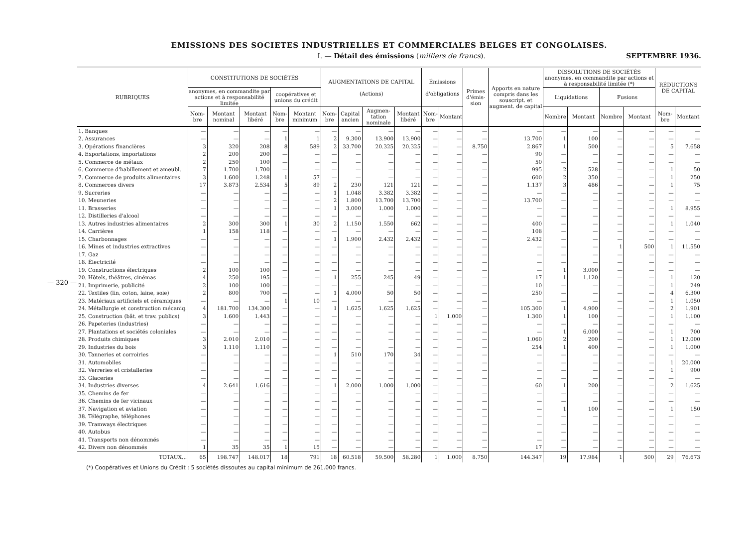EMISSIONS DES SOCIETES INDUSTRIELLES ET COMMERCIALES BELGES ET CONGOLAISES.
I. — Détail des émissions (milliers de francs). SEPTEMBRE 1936.
| RUBRIQUES | CONSTITUTIONS DE SOCIÉTÉS | | | | | AUGMENTATIONS DE CAPITAL (Actions) | | | | Émissions d'obligations | | Primes d'émis­sion | Apports en nature compris dans les souscript. et augment. de capital | DISSOLUTIONS DE SOCIÉTÉS anonymes, en commandite par actions et à responsabilité limitée (*) | | | | RÉDUCTIONS DE CAPITAL | |
| --- | --- | --- | --- | --- | --- | --- | --- | --- | --- | --- | --- | --- | --- | --- | --- | --- | --- | --- | --- |
| | anonymes, en commandite par actions et à responsabilité limitée | | | coopératives et unions du crédit | | | | | | | | | | Liquidations | | Fusions | | | |
| | Nom­bre | Montant nominal | Montant libéré | Nom­bre | Montant minimum | Nom­bre | Capital ancien | Augmen­tation nominale | Montant libéré | Nom­bre | Montant | | | Nom­bre | Montant | Nom­bre | Montant | Nom­bre | Montant |
| 1. Banques | — | — | — | — | — | — | — | — | — | — | — | — | — | — | — | — | — | — | — |
| 2. Assurances | — | — | — | 1 | 1 | 2 | 9.300 | 13.900 | 13.900 | — | — | — | 13.700 | 1 | 100 | — | — | — | — |
| 3. Opérations financières | 3 | 320 | 208 | 8 | 589 | 2 | 33.700 | 20.325 | 20.325 | — | — | 8.750 | 2.867 | 1 | 500 | — | — | 5 | 7.658 |
| 4. Exportations, importations | 2 | 200 | 200 | — | — | — | — | — | — | — | — | — | 90 | — | — | — | — | — | — |
| 5. Commerce de métaux | 2 | 250 | 100 | — | — | — | — | — | — | — | — | — | 50 | — | — | — | — | — | — |
| 6. Commerce d'habillement et ameubl. | 7 | 1.700 | 1.700 | — | — | — | — | — | — | — | — | — | 995 | 2 | 528 | — | — | 1 | 50 |
| 7. Commerce de produits alimentaires | 3 | 1.600 | 1.248 | 1 | 57 | — | — | — | — | — | — | — | 600 | 2 | 350 | — | — | 1 | 250 |
| 8. Commerces divers | 17 | 3.873 | 2.534 | 5 | 89 | 2 | 230 | 121 | 121 | — | — | — | 1.137 | 3 | 486 | — | — | 1 | 75 |
| 9. Sucreries | — | — | — | — | — | 1 | 1.048 | 3.382 | 3.382 | — | — | — | — | — | — | — | — | — | — |
| 10. Meuneries | — | — | — | — | — | 2 | 1.800 | 13.700 | 13.700 | — | — | — | 13.700 | — | — | — | — | — | — |
| 11. Brasseries | — | — | — | — | — | 1 | 3.000 | 1.000 | 1.000 | — | — | — | — | — | — | — | — | 1 | 8.955 |
| 12. Distilleries d'alcool | — | — | — | — | — | — | — | — | — | — | — | — | — | — | — | — | — | — | — |
| 13. Autres industries alimentaires | 2 | 300 | 300 | 1 | 30 | 2 | 1.150 | 1.550 | 662 | — | — | — | 400 | — | — | — | — | 1 | 1.040 |
| 14. Carrières | 1 | 158 | 118 | — | — | — | — | — | — | — | — | — | 108 | — | — | — | — | — | — |
| 15. Charbonnages | — | — | — | — | — | 1 | 1.900 | 2.432 | 2.432 | — | — | — | 2.432 | — | — | — | — | — | — |
| 16. Mines et industries extractives | — | — | — | — | — | — | — | — | — | — | — | — | — | — | — | 1 | 500 | 1 | 11.550 |
| 17. Gaz | — | — | — | — | — | — | — | — | — | — | — | — | — | — | — | — | — | — | — |
| 18. Électricité | — | — | — | — | — | — | — | — | — | — | — | — | — | — | — | — | — | — | — |
| 19. Constructions électriques | 2 | 100 | 100 | — | — | — | — | — | — | — | — | — | — | 1 | 3.000 | — | — | — | — |
| 20. Hôtels, théâtres, cinémas | 4 | 250 | 195 | — | — | 1 | 255 | 245 | 49 | — | — | — | 17 | 1 | 1.120 | — | — | 1 | 120 |
| 21. Imprimerie, publicité | 2 | 100 | 100 | — | — | — | — | — | — | — | — | — | 10 | — | — | — | — | 1 | 249 |
| 22. Textiles (lin, coton, laine, soie) | 2 | 800 | 700 | — | — | 1 | 4.000 | 50 | 50 | — | — | — | 250 | — | — | — | — | 4 | 6.300 |
| 23. Matériaux artificiels et céramiques | — | — | — | 1 | 10 | — | — | — | — | — | — | — | — | — | — | — | — | 1 | 1.050 |
| 24. Métallurgie et construction mécaniq. | 4 | 181.700 | 134.300 | — | — | 1 | 1.625 | 1.625 | 1.625 | — | — | — | 105.300 | 1 | 4.900 | — | — | 2 | 1.901 |
| 25. Construction (bât. et trav. publics) | 3 | 1.600 | 1.443 | — | — | — | — | — | — | 1 | 1.000 | — | 1.300 | 1 | 100 | — | — | 1 | 1.100 |
| 26. Papeteries (industries) | — | — | — | — | — | — | — | — | — | — | — | — | — | — | — | — | — | — | — |
| 27. Plantations et sociétés coloniales | — | — | — | — | — | — | — | — | — | — | — | — | — | 1 | 6.000 | — | — | 1 | 700 |
| 28. Produits chimiques | 3 | 2.010 | 2.010 | — | — | — | — | — | — | — | — | — | 1.060 | 2 | 200 | — | — | 1 | 12.000 |
| 29. Industries du bois | 3 | 1.110 | 1.110 | — | — | — | — | — | — | — | — | — | 254 | 1 | 400 | — | — | 1 | 1.000 |
| 30. Tanneries et corroiries | — | — | — | — | — | 1 | 510 | 170 | 34 | — | — | — | — | — | — | — | — | — | — |
| 31. Automobiles | — | — | — | — | — | — | — | — | — | — | — | — | — | — | — | — | — | 1 | 20.000 |
| 32. Verreries et cristalleries | — | — | — | — | — | — | — | — | — | — | — | — | — | — | — | — | — | 1 | 900 |
| 33. Glaceries | — | — | — | — | — | — | — | — | — | — | — | — | — | — | — | — | — | — | — |
| 34. Industries diverses | 4 | 2.641 | 1.616 | — | — | 1 | 2.000 | 1.000 | 1.000 | — | — | — | 60 | 1 | 200 | — | — | 2 | 1.625 |
| 35. Chemins de fer | — | — | — | — | — | — | — | — | — | — | — | — | — | — | — | — | — | — | — |
| 36. Chemins de fer vicinaux | — | — | — | — | — | — | — | — | — | — | — | — | — | — | — | — | — | — | — |
| 37. Navigation et aviation | — | — | — | — | — | — | — | — | — | — | — | — | — | 1 | 100 | — | — | 1 | 150 |
| 38. Télégraphe, téléphones | — | — | — | — | — | — | — | — | — | — | — | — | — | — | — | — | — | — | — |
| 39. Tramways électriques | — | — | — | — | — | — | — | — | — | — | — | — | — | — | — | — | — | — | — |
| 40. Autobus | — | — | — | — | — | — | — | — | — | — | — | — | — | — | — | — | — | — | — |
| 41. Transports non dénommés | — | — | — | — | — | — | — | — | — | — | — | — | — | — | — | — | — | — | — |
| 42. Divers non dénommés | 1 | 35 | 35 | 1 | 15 | — | — | — | — | — | — | — | 17 | — | — | — | — | — | — |
| TOTAUX... | 65 | 198.747 | 148.017 | 18 | 791 | 18 | 60.518 | 59.500 | 58.280 | 1 | 1.000 | 8.750 | 144.347 | 19 | 17.984 | 1 | 500 | 29 | 76.673 |
(*) Coopératives et Unions du Crédit : 5 sociétés dissoutes au capital minimum de 261.000 francs.
— 320 —